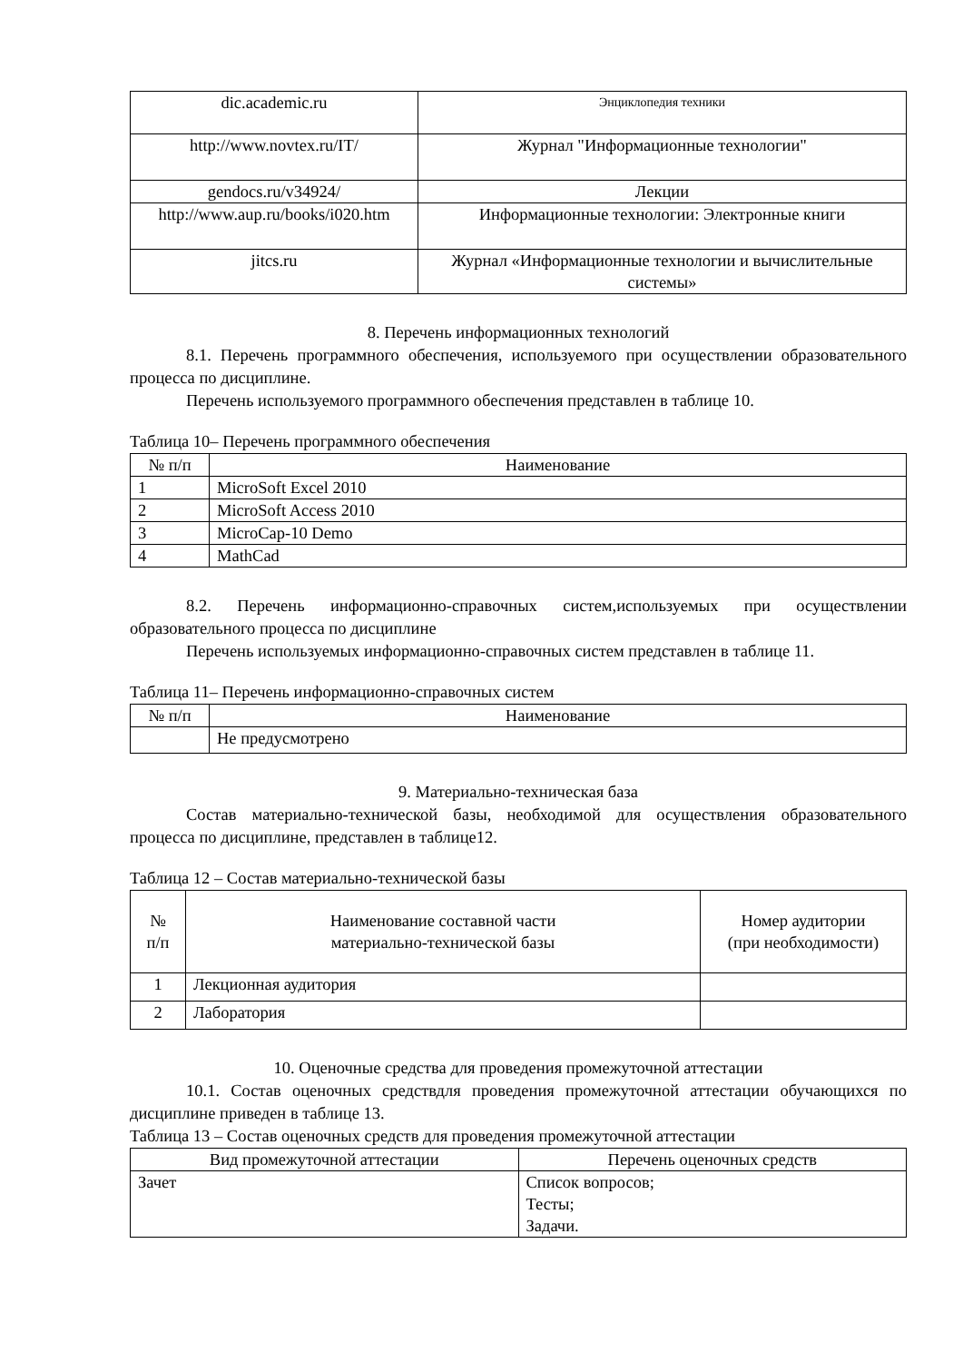| dic.academic.ru | Энциклопедия техники |
| http://www.novtex.ru/IT/ | Журнал "Информационные технологии" |
| gendocs.ru/v34924/ | Лекции |
| http://www.aup.ru/books/i020.htm | Информационные технологии: Электронные книги |
| jitcs.ru | Журнал «Информационные технологии и вычислительные системы» |
8. Перечень информационных технологий
8.1. Перечень программного обеспечения, используемого при осуществлении образовательного процесса по дисциплине.
Перечень используемого программного обеспечения представлен в таблице 10.
Таблица 10– Перечень программного обеспечения
| № п/п | Наименование |
| --- | --- |
| 1 | MicroSoft Excel 2010 |
| 2 | MicroSoft Access 2010 |
| 3 | MicroCap-10 Demo |
| 4 | MathCad |
8.2. Перечень информационно-справочных систем,используемых при осуществлении образовательного процесса по дисциплине
Перечень используемых информационно-справочных систем представлен в таблице 11.
Таблица 11– Перечень информационно-справочных систем
| № п/п | Наименование |
| --- | --- |
| | Не предусмотрено |
9. Материально-техническая база
Состав материально-технической базы, необходимой для осуществления образовательного процесса по дисциплине, представлен в таблице12.
Таблица 12 – Состав материально-технической базы
| № п/п | Наименование составной части материально-технической базы | Номер аудитории (при необходимости) |
| --- | --- | --- |
| 1 | Лекционная аудитория | |
| 2 | Лаборатория | |
10. Оценочные средства для проведения промежуточной аттестации
10.1. Состав оценочных средствдля проведения промежуточной аттестации обучающихся по дисциплине приведен в таблице 13.
Таблица 13 – Состав оценочных средств для проведения промежуточной аттестации
| Вид промежуточной аттестации | Перечень оценочных средств |
| --- | --- |
| Зачет | Список вопросов; Тесты; Задачи. |